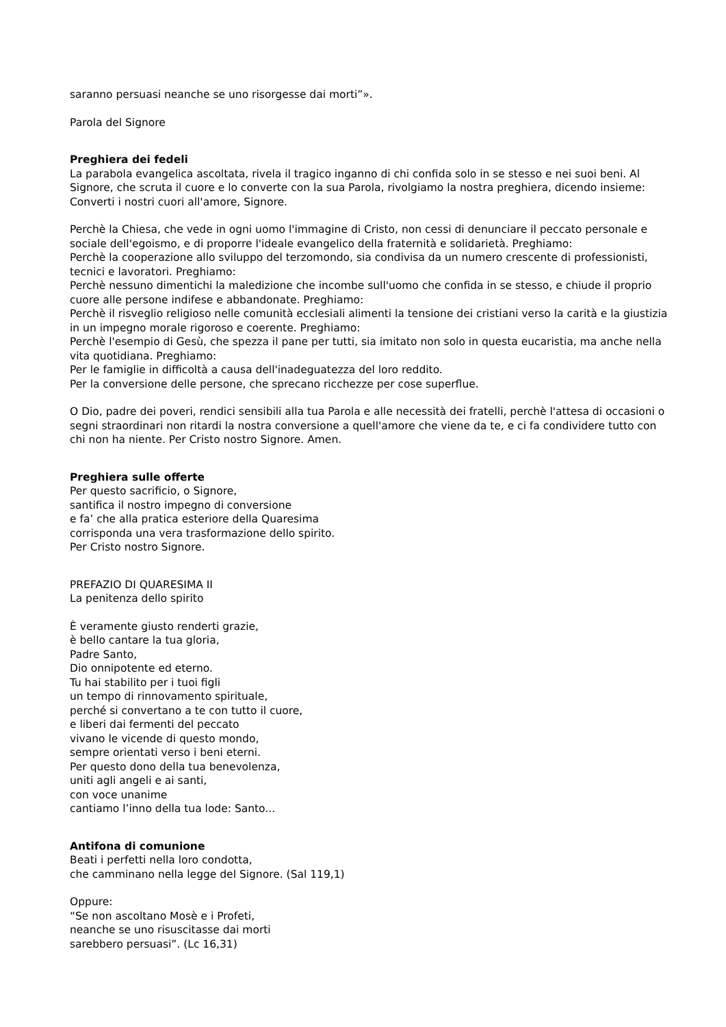saranno persuasi neanche se uno risorgesse dai morti”».
Parola del Signore
Preghiera dei fedeli
La parabola evangelica ascoltata, rivela il tragico inganno di chi confida solo in se stesso e nei suoi beni. Al Signore, che scruta il cuore e lo converte con la sua Parola, rivolgiamo la nostra preghiera, dicendo insieme:
Converti i nostri cuori all'amore, Signore.
Perchè la Chiesa, che vede in ogni uomo l'immagine di Cristo, non cessi di denunciare il peccato personale e sociale dell'egoismo, e di proporre l'ideale evangelico della fraternità e solidarietà. Preghiamo:
Perchè la cooperazione allo sviluppo del terzomondo, sia condivisa da un numero crescente di professionisti, tecnici e lavoratori. Preghiamo:
Perchè nessuno dimentichi la maledizione che incombe sull'uomo che confida in se stesso, e chiude il proprio cuore alle persone indifese e abbandonate. Preghiamo:
Perchè il risveglio religioso nelle comunità ecclesiali alimenti la tensione dei cristiani verso la carità e la giustizia in un impegno morale rigoroso e coerente. Preghiamo:
Perchè l'esempio di Gesù, che spezza il pane per tutti, sia imitato non solo in questa eucaristia, ma anche nella vita quotidiana. Preghiamo:
Per le famiglie in difficoltà a causa dell'inadeguatezza del loro reddito.
Per la conversione delle persone, che sprecano ricchezze per cose superflue.
O Dio, padre dei poveri, rendici sensibili alla tua Parola e alle necessità dei fratelli, perchè l'attesa di occasioni o segni straordinari non ritardi la nostra conversione a quell'amore che viene da te, e ci fa condividere tutto con chi non ha niente. Per Cristo nostro Signore. Amen.
Preghiera sulle offerte
Per questo sacrificio, o Signore,
santifica il nostro impegno di conversione
e fa’ che alla pratica esteriore della Quaresima
corrisponda una vera trasformazione dello spirito.
Per Cristo nostro Signore.
PREFAZIO DI QUARESIMA II
La penitenza dello spirito
È veramente giusto renderti grazie,
è bello cantare la tua gloria,
Padre Santo,
Dio onnipotente ed eterno.
Tu hai stabilito per i tuoi figli
un tempo di rinnovamento spirituale,
perché si convertano a te con tutto il cuore,
e liberi dai fermenti del peccato
vivano le vicende di questo mondo,
sempre orientati verso i beni eterni.
Per questo dono della tua benevolenza,
uniti agli angeli e ai santi,
con voce unanime
cantiamo l’inno della tua lode: Santo...
Antifona di comunione
Beati i perfetti nella loro condotta,
che camminano nella legge del Signore. (Sal 119,1)
Oppure:
“Se non ascoltano Mosè e i Profeti,
neanche se uno risuscitasse dai morti
sarebbero persuasi”. (Lc 16,31)